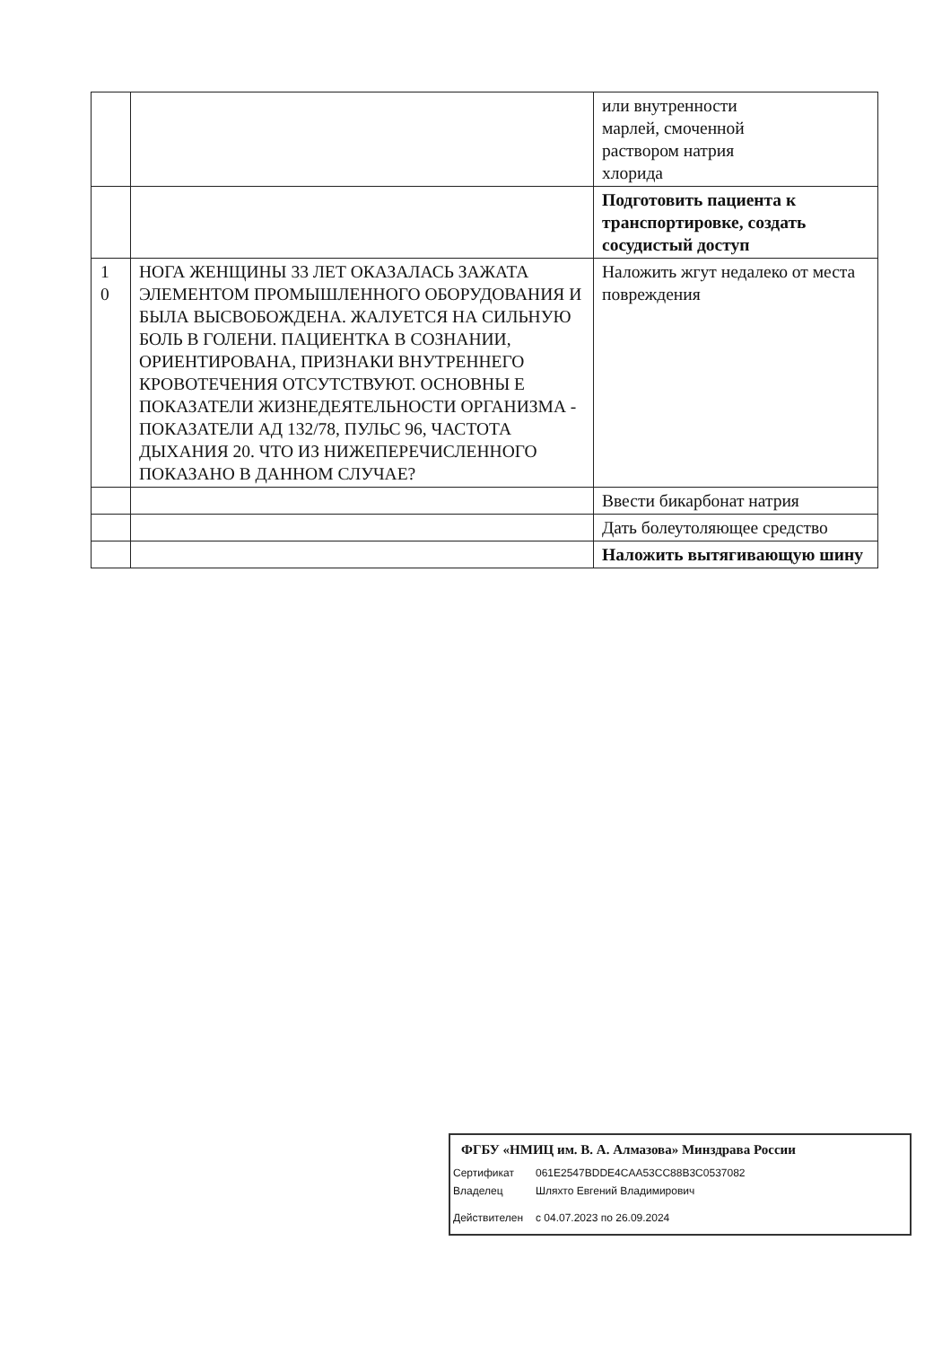| | | или внутренности марлей, смоченной раствором натрия хлорида |
| | | Подготовить пациента к транспортировке, создать сосудистый доступ |
| 1 0 | НОГА ЖЕНЩИНЫ 33 ЛЕТ ОКАЗАЛАСЬ ЗАЖАТА ЭЛЕМЕНТОМ ПРОМЫШЛЕННОГО ОБОРУДОВАНИЯ И БЫЛА ВЫСВОБОЖДЕНА. ЖАЛУЕТСЯ НА СИЛЬНУЮ БОЛЬ В ГОЛЕНИ. ПАЦИЕНТКА В СОЗНАНИИ, ОРИЕНТИРОВАНА, ПРИЗНАКИ ВНУТРЕННЕГО КРОВОТЕЧЕНИЯ ОТСУТСТВУЮТ. ОСНОВНЫ Е ПОКАЗАТЕЛИ ЖИЗНЕДЕЯТЕЛЬНОСТИ ОРГАНИЗМА - ПОКАЗАТЕЛИ АД 132/78, ПУЛЬС 96, ЧАСТОТА ДЫХАНИЯ 20. ЧТО ИЗ НИЖЕПЕРЕЧИСЛЕННОГО ПОКАЗАНО В ДАННОМ СЛУЧАЕ? | Наложить жгут недалеко от места повреждения |
| | | Ввести бикарбонат натрия |
| | | Дать болеутоляющее средство |
| | | Наложить вытягивающую шину |
ФГБУ «НМИЦ им. В. А. Алмазова» Минздрава России
Сертификат 061E2547BDDE4CAA53CC88B3C0537082
Владелец Шляхто Евгений Владимирович
Действителен с 04.07.2023 по 26.09.2024